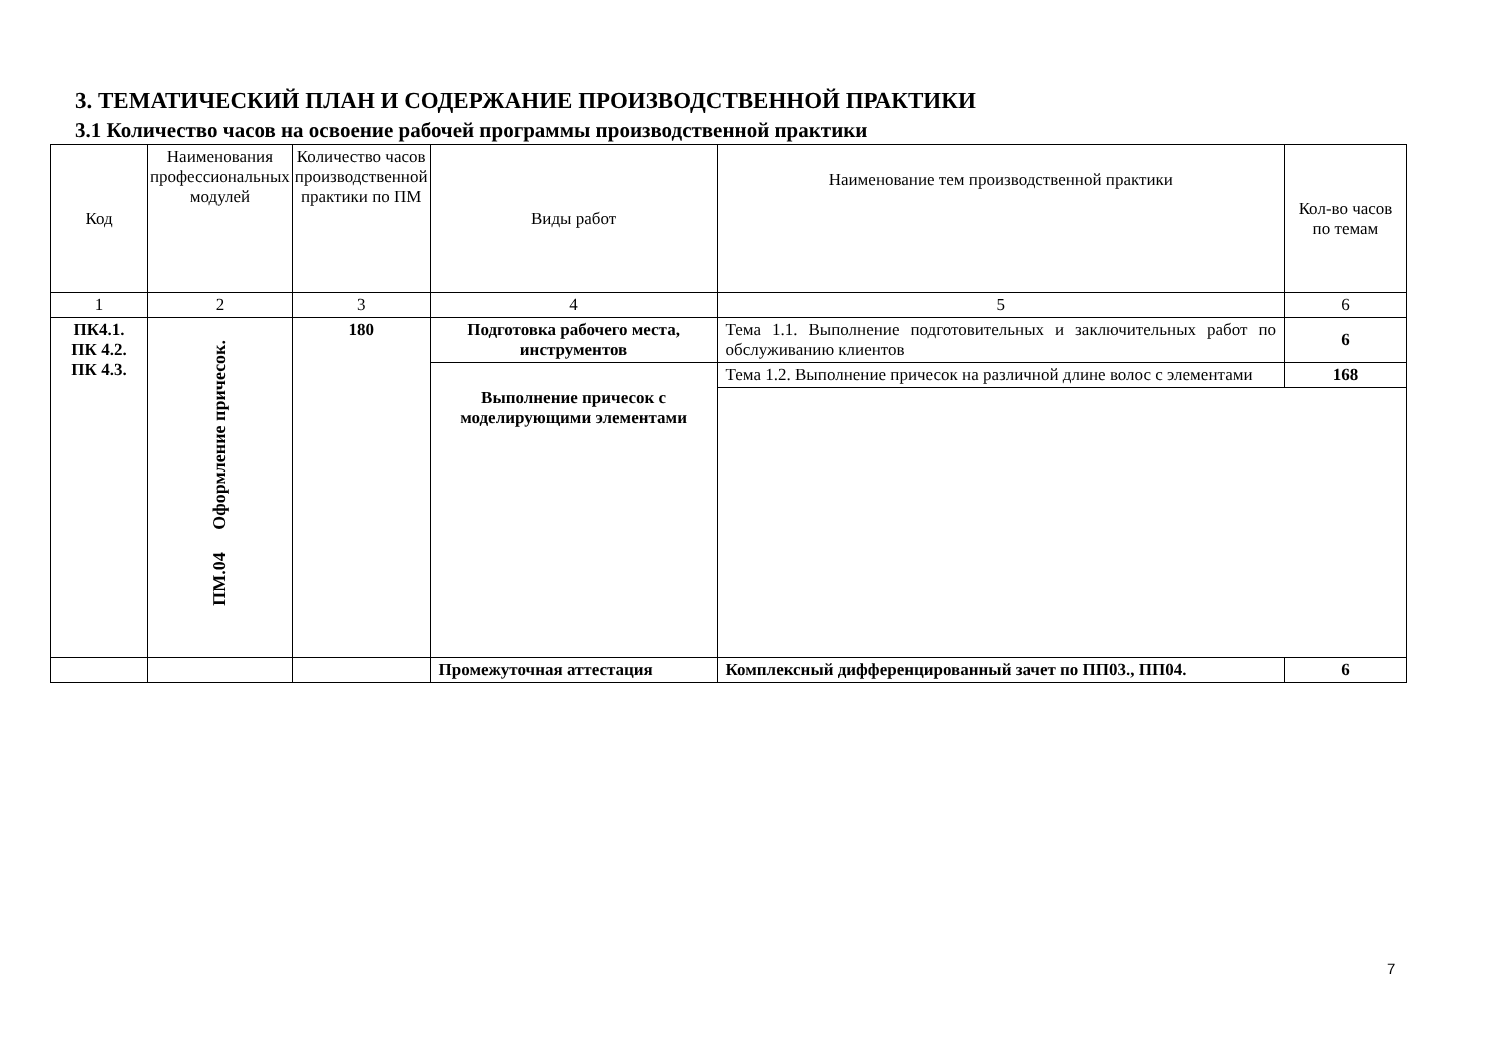3. ТЕМАТИЧЕСКИЙ ПЛАН И СОДЕРЖАНИЕ ПРОИЗВОДСТВЕННОЙ ПРАКТИКИ
3.1 Количество часов на освоение рабочей программы производственной практики
| Код | Наименования профессиональных модулей | Количество часов производственной практики по ПМ | Виды работ | Наименование тем производственной практики | Кол-во часов по темам |
| --- | --- | --- | --- | --- | --- |
| 1 | 2 | 3 | 4 | 5 | 6 |
| ПК4.1. ПК 4.2. ПК 4.3. | ПМ.04 Оформление причесок. | 180 | Подготовка рабочего места, инструментов | Тема 1.1. Выполнение подготовительных и заключительных работ по обслуживанию клиентов | 6 |
| | | | Выполнение причесок с моделирующими элементами | Тема 1.2. Выполнение причесок на различной длине волос с элементами | 168 |
| | | | Промежуточная аттестация | Комплексный дифференцированный зачет по ПП03., ПП04. | 6 |
7